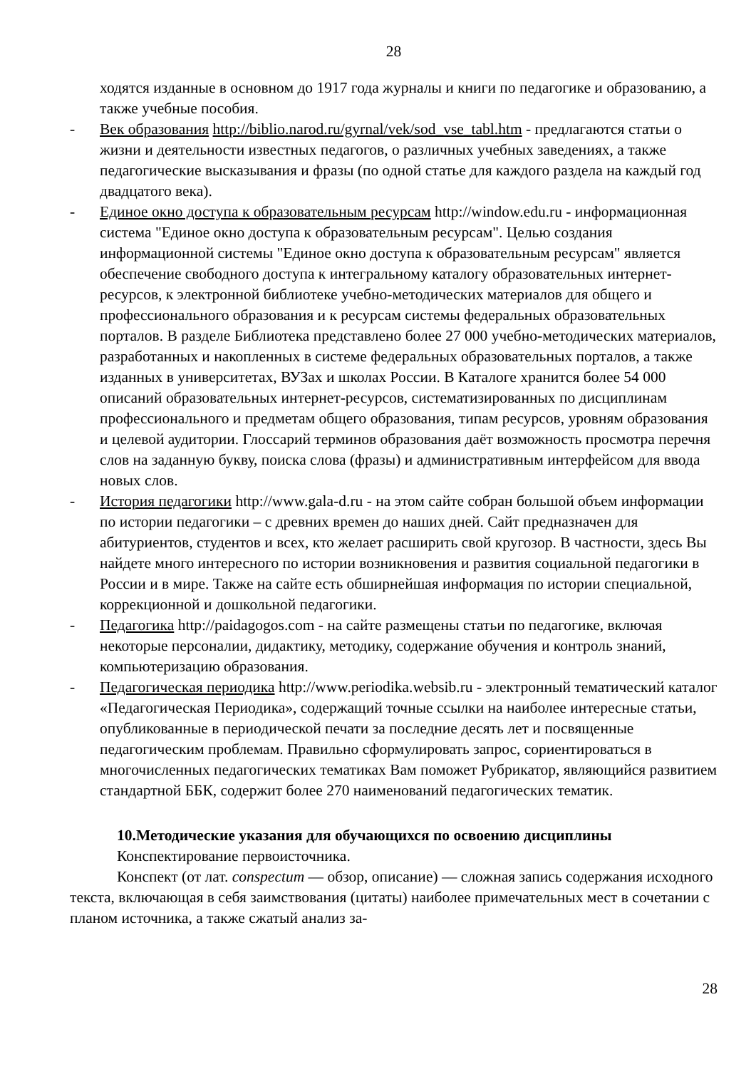28
ходятся изданные в основном до 1917 года журналы и книги по педагогике и образованию, а также учебные пособия.
- Век образования http://biblio.narod.ru/gyrnal/vek/sod_vse_tabl.htm - предлагаются статьи о жизни и деятельности известных педагогов, о различных учебных заведениях, а также педагогические высказывания и фразы (по одной статье для каждого раздела на каждый год двадцатого века).
- Единое окно доступа к образовательным ресурсам http://window.edu.ru - информационная система "Единое окно доступа к образовательным ресурсам". Целью создания информационной системы "Единое окно доступа к образовательным ресурсам" является обеспечение свободного доступа к интегральному каталогу образовательных интернет-ресурсов, к электронной библиотеке учебно-методических материалов для общего и профессионального образования и к ресурсам системы федеральных образовательных порталов. В разделе Библиотека представлено более 27 000 учебно-методических материалов, разработанных и накопленных в системе федеральных образовательных порталов, а также изданных в университетах, ВУЗах и школах России. В Каталоге хранится более 54 000 описаний образовательных интернет-ресурсов, систематизированных по дисциплинам профессионального и предметам общего образования, типам ресурсов, уровням образования и целевой аудитории. Глоссарий терминов образования даёт возможность просмотра перечня слов на заданную букву, поиска слова (фразы) и административным интерфейсом для ввода новых слов.
- История педагогики http://www.gala-d.ru - на этом сайте собран большой объем информации по истории педагогики – с древних времен до наших дней. Сайт предназначен для абитуриентов, студентов и всех, кто желает расширить свой кругозор. В частности, здесь Вы найдете много интересного по истории возникновения и развития социальной педагогики в России и в мире. Также на сайте есть обширнейшая информация по истории специальной, коррекционной и дошкольной педагогики.
- Педагогика http://paidagogos.com - на сайте размещены статьи по педагогике, включая некоторые персоналии, дидактику, методику, содержание обучения и контроль знаний, компьютеризацию образования.
- Педагогическая периодика http://www.periodika.websib.ru - электронный тематический каталог «Педагогическая Периодика», содержащий точные ссылки на наиболее интересные статьи, опубликованные в периодической печати за последние десять лет и посвященные педагогическим проблемам. Правильно сформулировать запрос, сориентироваться в многочисленных педагогических тематиках Вам поможет Рубрикатор, являющийся развитием стандартной ББК, содержит более 270 наименований педагогических тематик.
10.Методические указания для обучающихся по освоению дисциплины
Конспектирование первоисточника.
Конспект (от лат. conspectum — обзор, описание) — сложная запись содержания исходного текста, включающая в себя заимствования (цитаты) наиболее примечательных мест в сочетании с планом источника, а также сжатый анализ за-
28